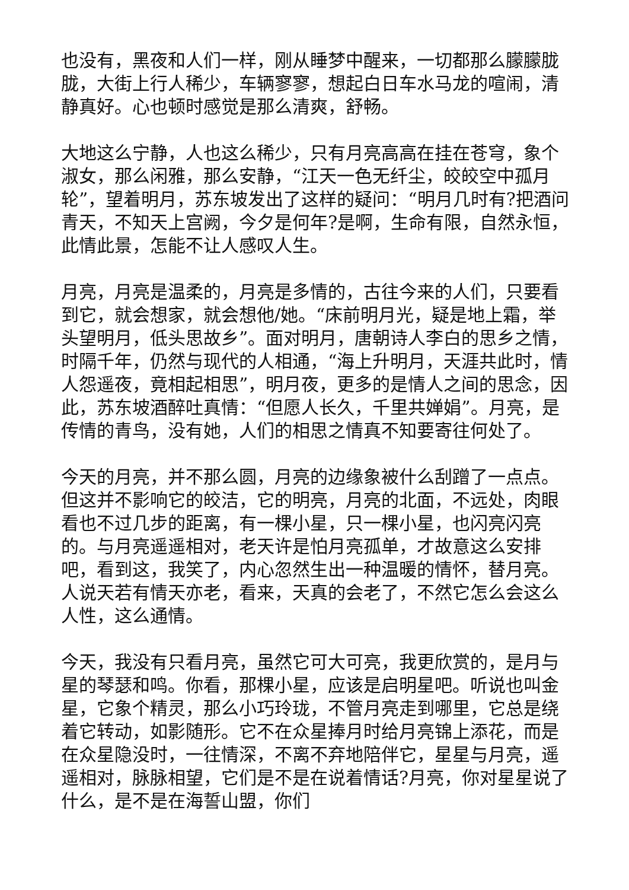也没有，黑夜和人们一样，刚从睡梦中醒来，一切都那么朦朦胧胧，大街上行人稀少，车辆寥寥，想起白日车水马龙的喧闹，清静真好。心也顿时感觉是那么清爽，舒畅。
大地这么宁静，人也这么稀少，只有月亮高高在挂在苍穹，象个淑女，那么闲雅，那么安静，“江天一色无纤尘，皎皎空中孤月轮”，望着明月，苏东坡发出了这样的疑问：“明月几时有?把酒问青天，不知天上宫阙，今夕是何年?是啊，生命有限，自然永恒，此情此景，怎能不让人感叹人生。
月亮，月亮是温柔的，月亮是多情的，古往今来的人们，只要看到它，就会想家，就会想他/她。“床前明月光，疑是地上霜，举头望明月，低头思故乡”。面对明月，唐朝诗人李白的思乡之情，时隔千年，仍然与现代的人相通，“海上升明月，天涯共此时，情人怨遥夜，竟相起相思”，明月夜，更多的是情人之间的思念，因此，苏东坡酒醉吐真情：“但愿人长久，千里共婵娟”。月亮，是传情的青鸟，没有她，人们的相思之情真不知要寄往何处了。
今天的月亮，并不那么圆，月亮的边缘象被什么刮蹭了一点点。但这并不影响它的皎洁，它的明亮，月亮的北面，不远处，肉眼看也不过几步的距离，有一棵小星，只一棵小星，也闪亮闪亮的。与月亮遥遥相对，老天许是怕月亮孤单，才故意这么安排吧，看到这，我笑了，内心忽然生出一种温暖的情怀，替月亮。人说天若有情天亦老，看来，天真的会老了，不然它怎么会这么人性，这么通情。
今天，我没有只看月亮，虽然它可大可亮，我更欣赏的，是月与星的琴瑟和鸣。你看，那棵小星，应该是启明星吧。听说也叫金星，它象个精灵，那么小巧玲珑，不管月亮走到哪里，它总是绕着它转动，如影随形。它不在众星捧月时给月亮锦上添花，而是在众星隐没时，一往情深，不离不弃地陪伴它，星星与月亮，遥遥相对，脉脉相望，它们是不是在说着情话?月亮，你对星星说了什么，是不是在海誓山盟，你们